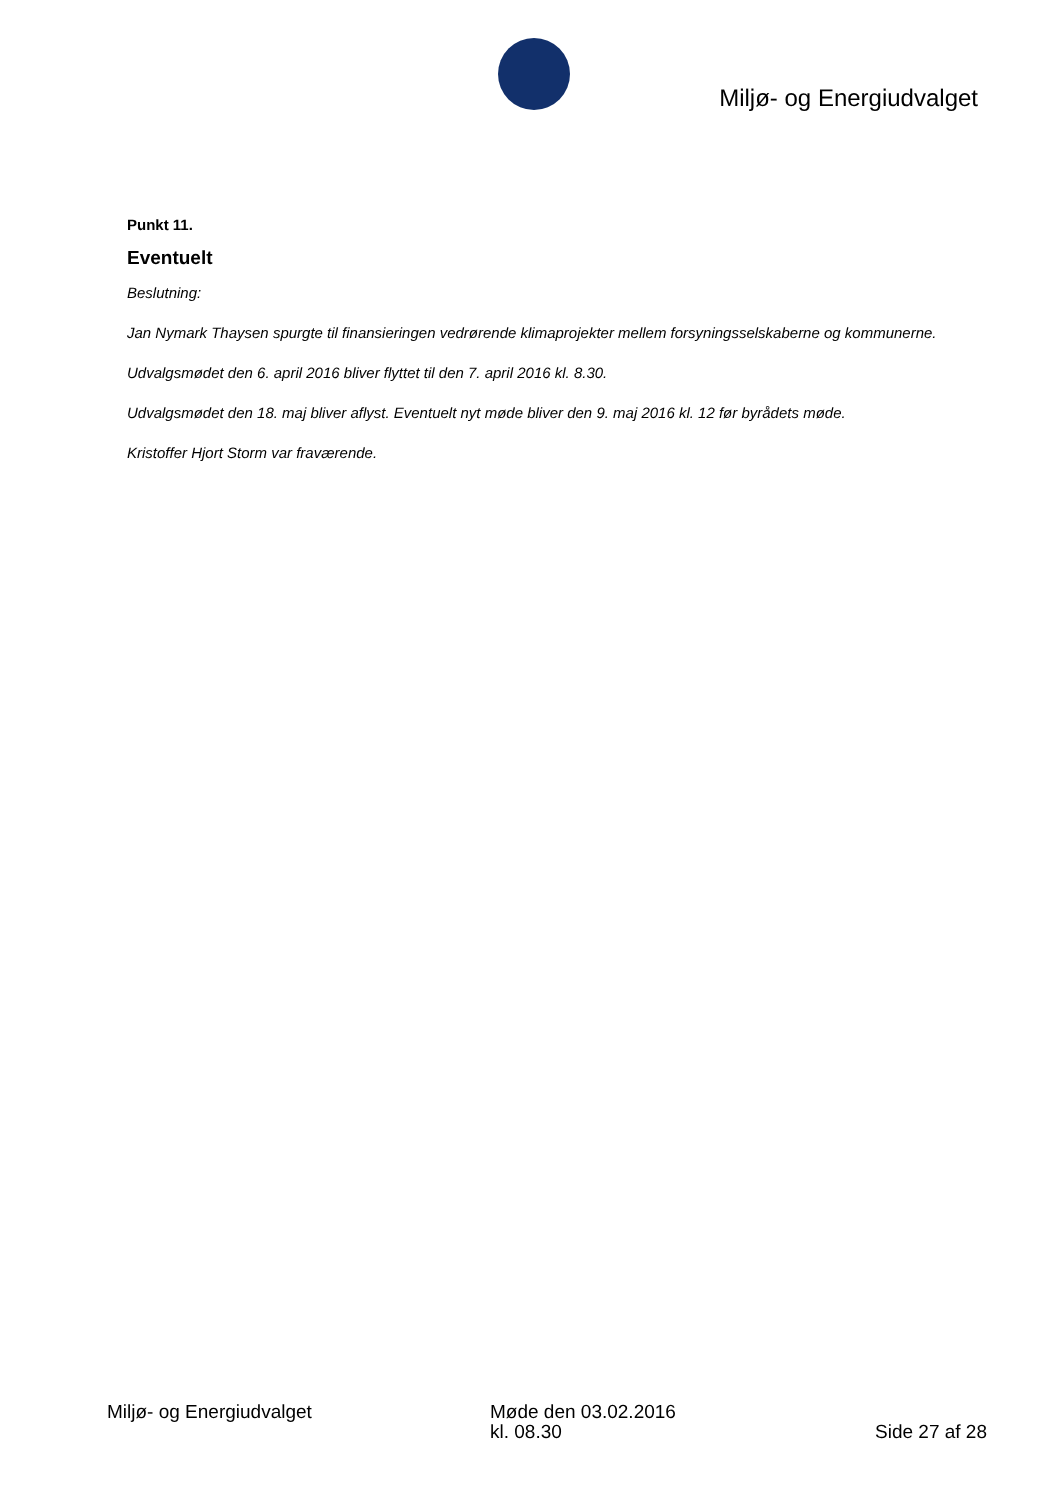Miljø- og Energiudvalget
Punkt 11.
Eventuelt
Beslutning:
Jan Nymark Thaysen spurgte til finansieringen vedrørende klimaprojekter mellem forsyningsselskaberne og kommunerne.
Udvalgsmødet den 6. april 2016 bliver flyttet til den 7. april 2016 kl. 8.30.
Udvalgsmødet den 18. maj bliver aflyst. Eventuelt nyt møde bliver den 9. maj 2016 kl. 12 før byrådets møde.
Kristoffer Hjort Storm var fraværende.
Miljø- og Energiudvalget Møde den 03.02.2016
kl. 08.30
Side 27 af 28